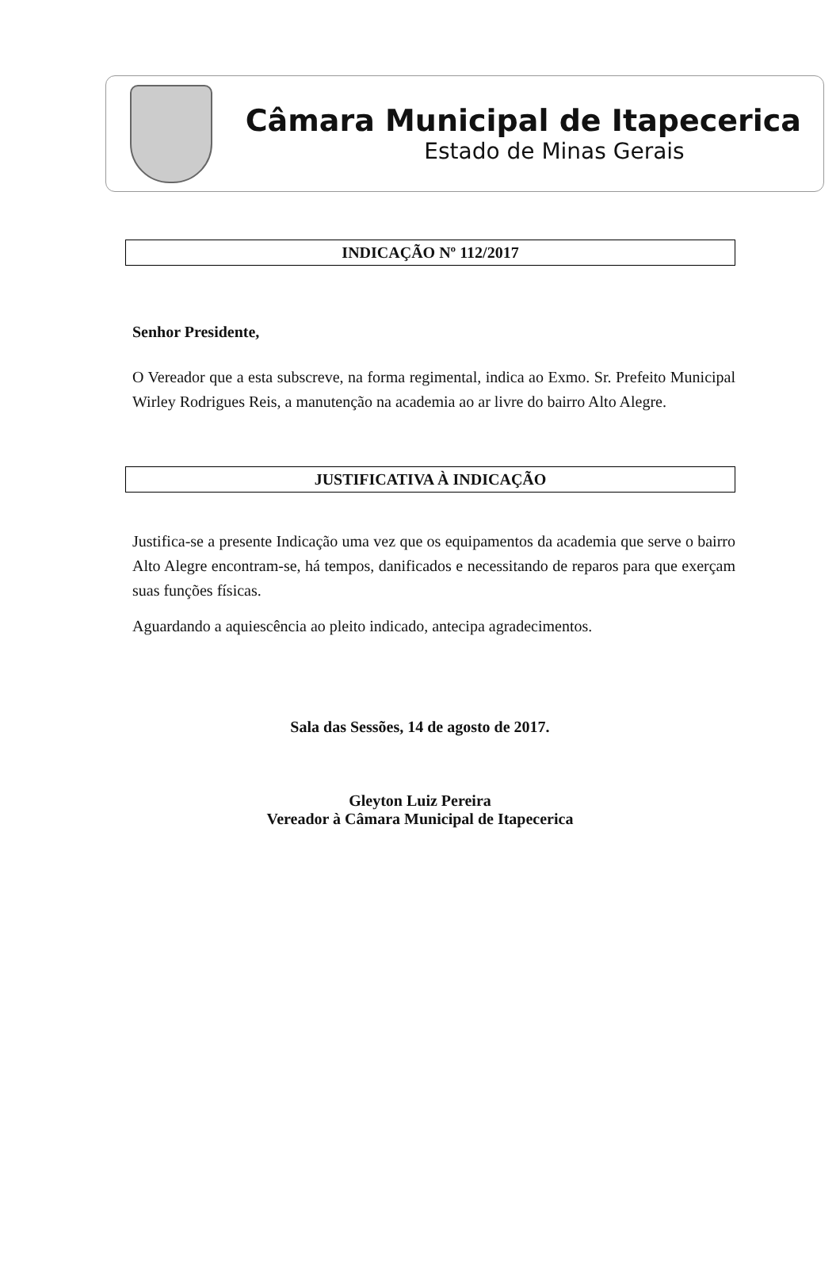Câmara Municipal de Itapecerica
Estado de Minas Gerais
INDICAÇÃO Nº 112/2017
Senhor Presidente,
O Vereador que a esta subscreve, na forma regimental, indica ao Exmo. Sr. Prefeito Municipal Wirley Rodrigues Reis, a manutenção na academia ao ar livre do bairro Alto Alegre.
JUSTIFICATIVA À INDICAÇÃO
Justifica-se a presente Indicação uma vez que os equipamentos da academia que serve o bairro Alto Alegre encontram-se, há tempos, danificados e necessitando de reparos para que exerçam suas funções físicas.
Aguardando a aquiescência ao pleito indicado, antecipa agradecimentos.
Sala das Sessões, 14 de agosto de 2017.
Gleyton Luiz Pereira
Vereador à Câmara Municipal de Itapecerica